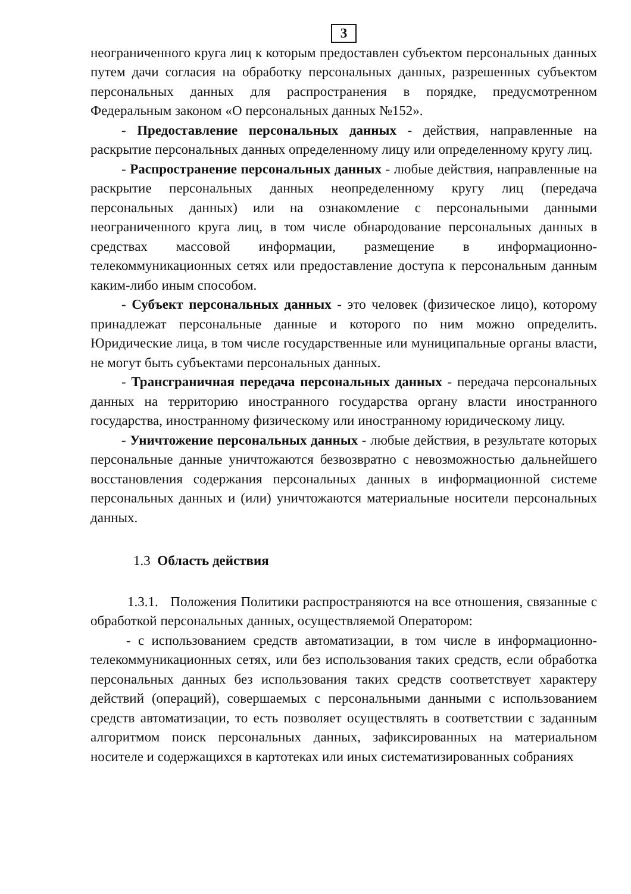3
неограниченного круга лиц к которым предоставлен субъектом персональных данных путем дачи согласия на обработку персональных данных, разрешенных субъектом персональных данных для распространения в порядке, предусмотренном Федеральным законом «О персональных данных №152».
- Предоставление персональных данных - действия, направленные на раскрытие персональных данных определенному лицу или определенному кругу лиц.
- Распространение персональных данных - любые действия, направленные на раскрытие персональных данных неопределенному кругу лиц (передача персональных данных) или на ознакомление с персональными данными неограниченного круга лиц, в том числе обнародование персональных данных в средствах массовой информации, размещение в информационно-телекоммуникационных сетях или предоставление доступа к персональным данным каким-либо иным способом.
- Субъект персональных данных - это человек (физическое лицо), которому принадлежат персональные данные и которого по ним можно определить. Юридические лица, в том числе государственные или муниципальные органы власти, не могут быть субъектами персональных данных.
- Трансграничная передача персональных данных - передача персональных данных на территорию иностранного государства органу власти иностранного государства, иностранному физическому или иностранному юридическому лицу.
- Уничтожение персональных данных - любые действия, в результате которых персональные данные уничтожаются безвозвратно с невозможностью дальнейшего восстановления содержания персональных данных в информационной системе персональных данных и (или) уничтожаются материальные носители персональных данных.
1.3 Область действия
1.3.1. Положения Политики распространяются на все отношения, связанные с обработкой персональных данных, осуществляемой Оператором:
- с использованием средств автоматизации, в том числе в информационно-телекоммуникационных сетях, или без использования таких средств, если обработка персональных данных без использования таких средств соответствует характеру действий (операций), совершаемых с персональными данными с использованием средств автоматизации, то есть позволяет осуществлять в соответствии с заданным алгоритмом поиск персональных данных, зафиксированных на материальном носителе и содержащихся в картотеках или иных систематизированных собраниях